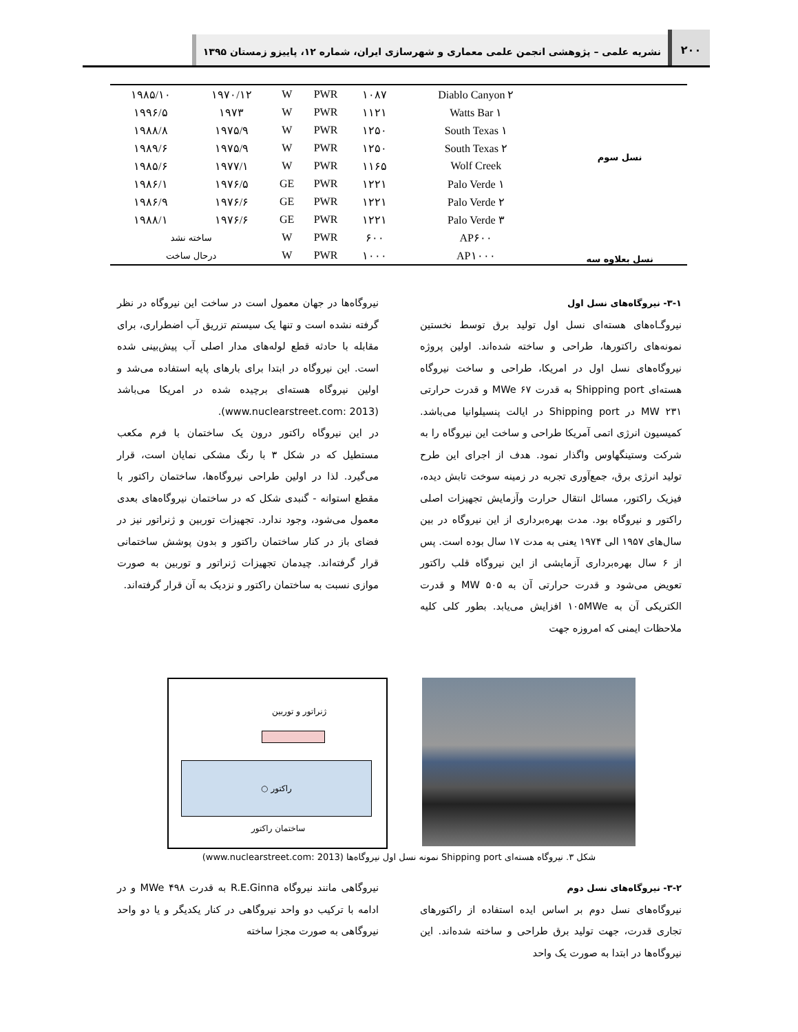۲۰۰
نشریه علمی – پژوهشی انجمن علمی معماری و شهرسازی ایران، شماره ۱۲، پاییزو زمستان ۱۳۹۵
| نسل سوم | Diablo Canyon ۲ | ۱۰۸۷ | PWR | W | ۱۹۷۰/۱۲ | ۱۹۸۵/۱۰ |
| | Watts Bar ۱ | ۱۱۲۱ | PWR | W | ۱۹۷۳ | ۱۹۹۶/۵ |
| | South Texas ۱ | ۱۲۵۰ | PWR | W | ۱۹۷۵/۹ | ۱۹۸۸/۸ |
| | South Texas ۲ | ۱۲۵۰ | PWR | W | ۱۹۷۵/۹ | ۱۹۸۹/۶ |
| | Wolf Creek | ۱۱۶۵ | PWR | W | ۱۹۷۷/۱ | ۱۹۸۵/۶ |
| | Palo Verde ۱ | ۱۲۲۱ | PWR | GE | ۱۹۷۶/۵ | ۱۹۸۶/۱ |
| | Palo Verde ۲ | ۱۲۲۱ | PWR | GE | ۱۹۷۶/۶ | ۱۹۸۶/۹ |
| | Palo Verde ۳ | ۱۲۲۱ | PWR | GE | ۱۹۷۶/۶ | ۱۹۸۸/۱ |
| نسل بعلاوه سه | AP۶۰۰ | ۶۰۰ | PWR | W | ساخته نشد | |
| | AP۱۰۰۰ | ۱۰۰۰ | PWR | W | درحال ساخت | |
۳-۱- نیروگاه‌های نسل اول
نیروگـاه‌های هسته‌ای نسل اول تولید برق توسط نخستین نمونه‌های راکتورها، طراحی و ساخته شده‌اند. اولین پروژه نیروگاه‌های نسل اول در امریکا، طراحی و ساخت نیروگاه هسته‌ای Shipping port به قدرت MWe ۶۷ و قدرت حرارتی MW ۲۳۱ در Shipping port در ایالت پنسیلوانیا می‌باشد. کمیسیون انرژی اتمی آمریکا طراحی و ساخت این نیروگاه را به شرکت وستینگهاوس واگذار نمود. هدف از اجرای این طرح تولید انرژی برق، جمع‌آوری تجربه در زمینه سوخت تابش دیده، فیزیک راکتور، مسائل انتقال حرارت وآزمایش تجهیزات اصلی راکتور و نیروگاه بود. مدت بهره‌برداری از این نیروگاه در بین سال‌های ۱۹۵۷ الی ۱۹۷۴ یعنی به مدت ۱۷ سال بوده است. پس از ۶ سال بهره‌برداری آزمایشی از این نیروگاه قلب راکتور تعویض می‌شود و قدرت حرارتی آن به MW ۵۰۵ و قدرت الکتریکی آن به ۱۰۵MWe افزایش می‌یابد. بطور کلی کلیه ملاحظات ایمنی که امروزه جهت
نیروگاه‌ها در جهان معمول است در ساخت این نیروگاه در نظر گرفته نشده است و تنها یک سیستم تزریق آب اضطراری، برای مقابله با حادثه قطع لوله‌های مدار اصلی آب پیش‌بینی شده است. این نیروگاه در ابتدا برای بارهای پایه استفاده می‌شد و اولین نیروگاه هسته‌ای برچیده شده در امریکا می‌باشد (www.nuclearstreet.com: 2013).
در این نیروگاه راکتور درون یک ساختمان با فرم مکعب مستطیل که در شکل ۳ با رنگ مشکی نمایان است، قرار می‌گیرد. لذا در اولین طراحی نیروگاه‌ها، ساختمان راکتور با مقطع استوانه - گنبدی شکل که در ساختمان نیروگاه‌های بعدی معمول می‌شود، وجود ندارد. تجهیزات توربین و ژنراتور نیز در فضای باز در کنار ساختمان راکتور و بدون پوشش ساختمانی قرار گرفته‌اند. چیدمان تجهیزات ژنراتور و توربین به صورت موازی نسبت به ساختمان راکتور و نزدیک به آن قرار گرفته‌اند.
ژنراتور و توربین
○ راکتور
ساختمان راکتور
شکل ۳. نیروگاه هسته‌ای Shipping port نمونه نسل اول نیروگاه‌ها (www.nuclearstreet.com: 2013)
۳-۲- نیروگاه‌های نسل دوم
نیروگاه‌های نسل دوم بر اساس ایده استفاده از راکتورهای تجاری قدرت، جهت تولید برق طراحی و ساخته شده‌اند. این نیروگاه‌ها در ابتدا به صورت یک واحد
نیروگاهی مانند نیروگاه R.E.Ginna به قدرت MWe ۴۹۸ و در ادامه با ترکیب دو واحد نیروگاهی در کنار یکدیگر و یا دو واحد نیروگاهی به صورت مجزا ساخته